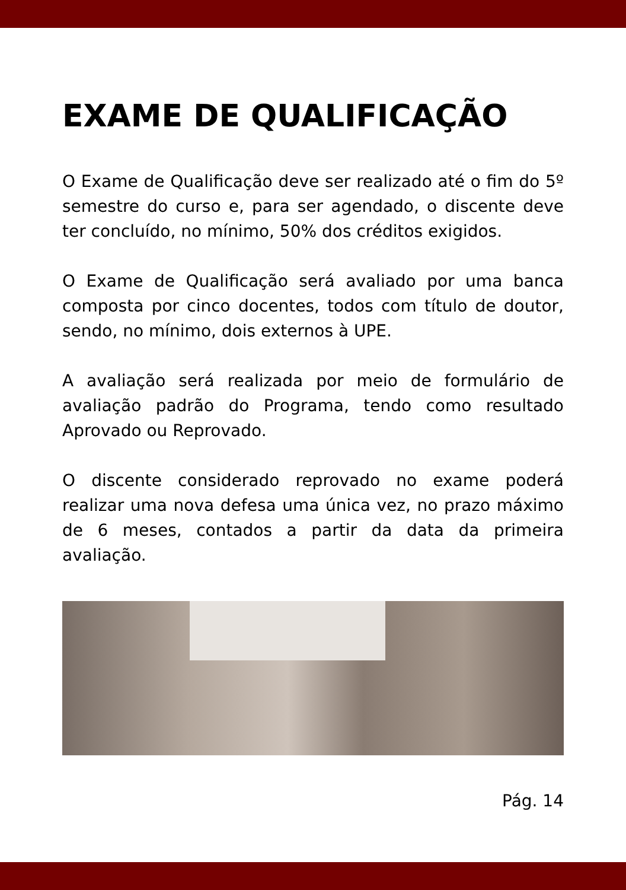EXAME DE QUALIFICAÇÃO
O Exame de Qualificação deve ser realizado até o fim do 5º semestre do curso e, para ser agendado, o discente deve ter concluído, no mínimo, 50% dos créditos exigidos.
O Exame de Qualificação será avaliado por uma banca composta por cinco docentes, todos com título de doutor, sendo, no mínimo, dois externos à UPE.
A avaliação será realizada por meio de formulário de avaliação padrão do Programa, tendo como resultado Aprovado ou Reprovado.
O discente considerado reprovado no exame poderá realizar uma nova defesa uma única vez, no prazo máximo de 6 meses, contados a partir da data da primeira avaliação.
Pág. 14